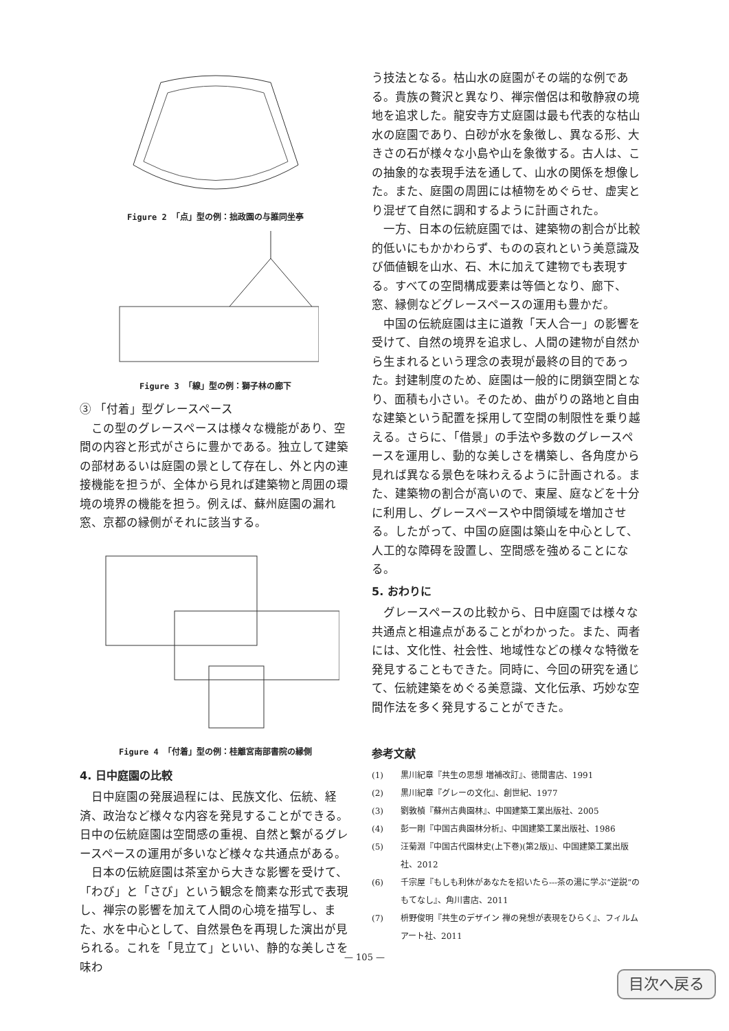Figure 2 「点」型の例：拙政園の与誰同坐亭
Figure 3 「線」型の例：獅子林の廊下
③ 「付着」型グレースペース
この型のグレースペースは様々な機能があり、空間の内容と形式がさらに豊かである。独立して建築の部材あるいは庭園の景として存在し、外と内の連接機能を担うが、全体から見れば建築物と周囲の環境の境界の機能を担う。例えば、蘇州庭園の漏れ窓、京都の縁側がそれに該当する。
Figure 4 「付着」型の例：桂離宮南部書院の縁側
4. 日中庭園の比較
日中庭園の発展過程には、民族文化、伝統、経済、政治など様々な内容を発見することができる。日中の伝統庭園は空間感の重視、自然と繋がるグレースペースの運用が多いなど様々な共通点がある。
日本の伝統庭園は茶室から大きな影響を受けて、「わび」と「さび」という観念を簡素な形式で表現し、禅宗の影響を加えて人間の心境を描写し、また、水を中心として、自然景色を再現した演出が見られる。これを「見立て」といい、静的な美しさを味わ
う技法となる。枯山水の庭園がその端的な例である。貴族の贅沢と異なり、禅宗僧侶は和敬静寂の境地を追求した。龍安寺方丈庭園は最も代表的な枯山水の庭園であり、白砂が水を象徴し、異なる形、大きさの石が様々な小島や山を象徴する。古人は、この抽象的な表現手法を通して、山水の関係を想像した。また、庭園の周囲には植物をめぐらせ、虚実とり混ぜて自然に調和するように計画された。
一方、日本の伝統庭園では、建築物の割合が比較的低いにもかかわらず、ものの哀れという美意識及び価値観を山水、石、木に加えて建物でも表現する。すべての空間構成要素は等価となり、廊下、窓、縁側などグレースペースの運用も豊かだ。
中国の伝統庭園は主に道教「天人合一」の影響を受けて、自然の境界を追求し、人間の建物が自然から生まれるという理念の表現が最終の目的であった。封建制度のため、庭園は一般的に閉鎖空間となり、面積も小さい。そのため、曲がりの路地と自由な建築という配置を採用して空間の制限性を乗り越える。さらに、「借景」の手法や多数のグレースペースを運用し、動的な美しさを構築し、各角度から見れば異なる景色を味わえるように計画される。また、建築物の割合が高いので、東屋、庭などを十分に利用し、グレースペースや中間領域を増加させる。したがって、中国の庭園は築山を中心として、人工的な障碍を設置し、空間感を強めることになる。
5. おわりに
グレースペースの比較から、日中庭園では様々な共通点と相違点があることがわかった。また、両者には、文化性、社会性、地域性などの様々な特徴を発見することもできた。同時に、今回の研究を通じて、伝統建築をめぐる美意識、文化伝承、巧妙な空間作法を多く発見することができた。
参考文献
(1) 黒川紀章『共生の思想 増補改訂』、徳間書店、1991
(2) 黒川紀章『グレーの文化』、創世紀、1977
(3) 劉敦楨『蘇州古典園林』、中国建築工業出版社、2005
(4) 彭一剛『中国古典園林分析』、中国建築工業出版社、1986
(5) 汪菊淵『中国古代園林史(上下巻)(第2版)』、中国建築工業出版社、2012
(6) 千宗屋『もしも利休があなたを招いたら---茶の湯に学ぶ”逆説”のもてなし』、角川書店、2011
(7) 枡野俊明『共生のデザイン 禅の発想が表現をひらく』、フィルムアート社、2011
— 105 —
目次へ戻る